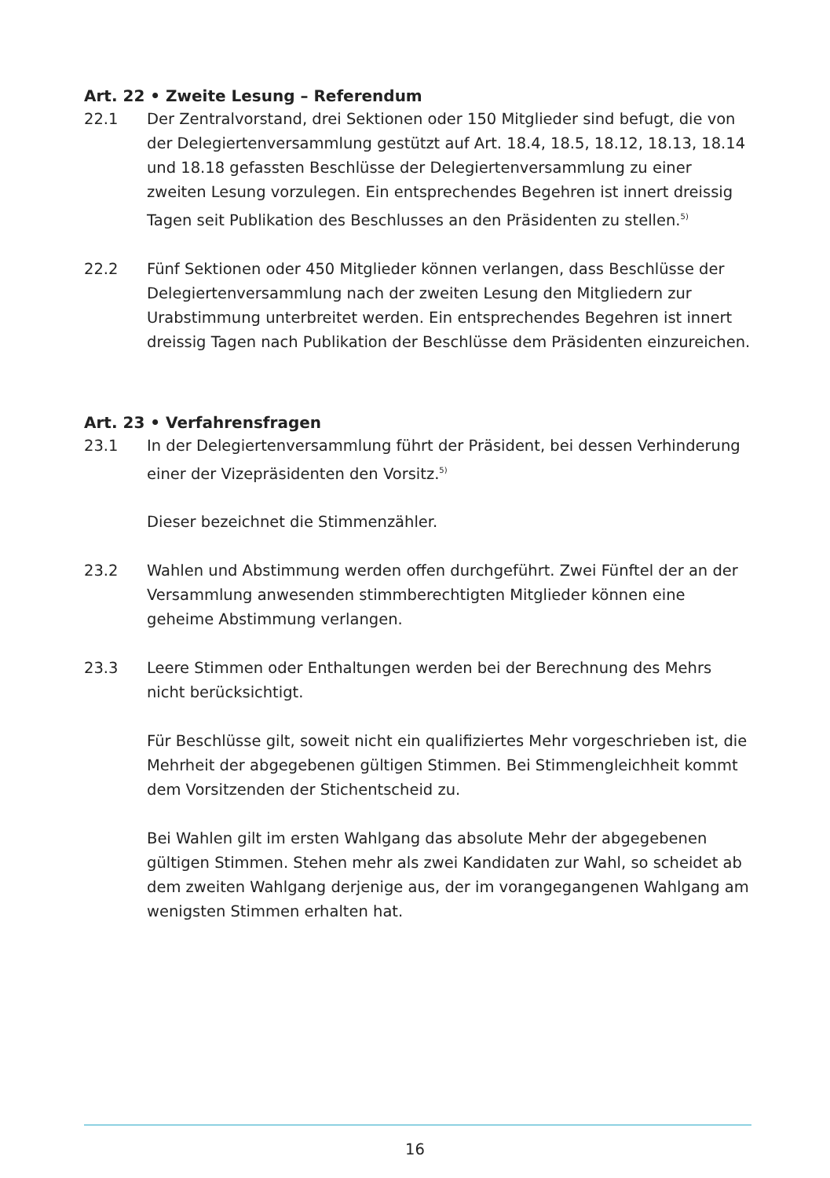Art. 22 • Zweite Lesung – Referendum
22.1 Der Zentralvorstand, drei Sektionen oder 150 Mitglieder sind befugt, die von der Delegiertenversammlung gestützt auf Art. 18.4, 18.5, 18.12, 18.13, 18.14 und 18.18 gefassten Beschlüsse der Delegiertenversammlung zu einer zweiten Lesung vorzulegen. Ein entsprechendes Begehren ist innert dreissig Tagen seit Publikation des Beschlusses an den Präsidenten zu stellen.<sup>5)</sup>
22.2 Fünf Sektionen oder 450 Mitglieder können verlangen, dass Beschlüsse der Delegiertenversammlung nach der zweiten Lesung den Mitgliedern zur Urabstimmung unterbreitet werden. Ein entsprechendes Begehren ist innert dreissig Tagen nach Publikation der Beschlüsse dem Präsidenten einzureichen.
Art. 23 • Verfahrensfragen
23.1 In der Delegiertenversammlung führt der Präsident, bei dessen Verhinderung einer der Vizepräsidenten den Vorsitz.<sup>5)</sup>
Dieser bezeichnet die Stimmenzähler.
23.2 Wahlen und Abstimmung werden offen durchgeführt. Zwei Fünftel der an der Versammlung anwesenden stimmberechtigten Mitglieder können eine geheime Abstimmung verlangen.
23.3 Leere Stimmen oder Enthaltungen werden bei der Berechnung des Mehrs nicht berücksichtigt.
Für Beschlüsse gilt, soweit nicht ein qualifiziertes Mehr vorgeschrieben ist, die Mehrheit der abgegebenen gültigen Stimmen. Bei Stimmengleichheit kommt dem Vorsitzenden der Stichentscheid zu.
Bei Wahlen gilt im ersten Wahlgang das absolute Mehr der abgegebenen gültigen Stimmen. Stehen mehr als zwei Kandidaten zur Wahl, so scheidet ab dem zweiten Wahlgang derjenige aus, der im vorangegangenen Wahlgang am wenigsten Stimmen erhalten hat.
16